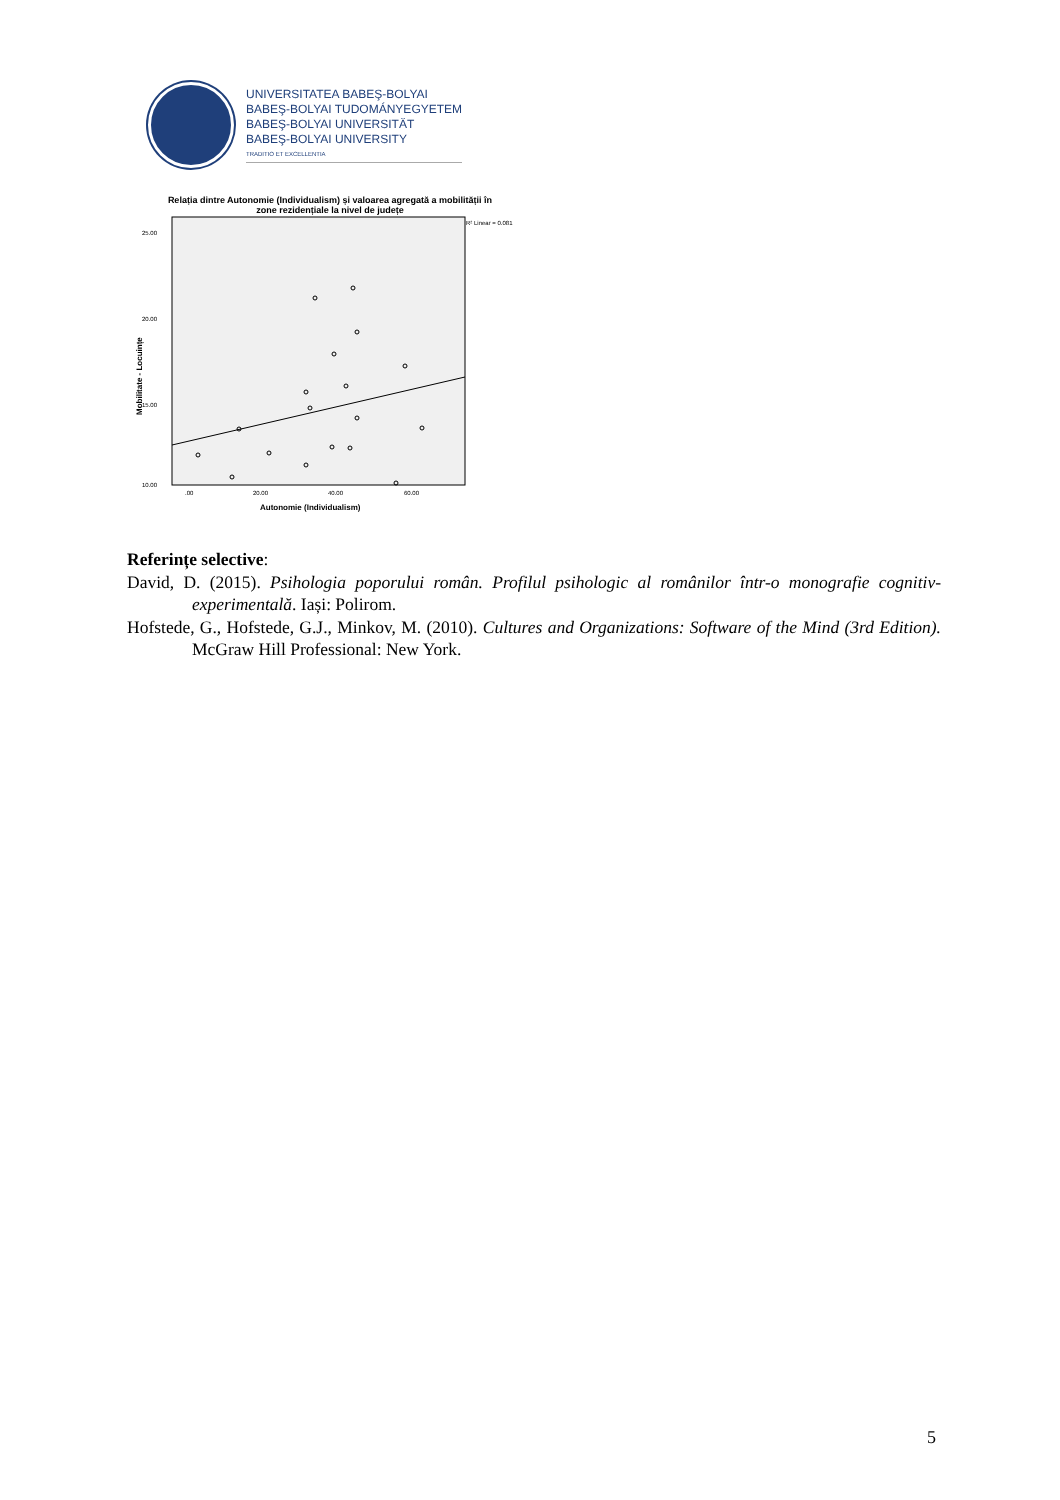UNIVERSITATEA BABEŞ-BOLYAI
BABEŞ-BOLYAI TUDOMÁNYEGYETEM
BABEŞ-BOLYAI UNIVERSITÄT
BABEŞ-BOLYAI UNIVERSITY
TRADITIO ET EXCELLENTIA
Relația dintre Autonomie (Individualism) și valoarea agregată a mobilității în
zone rezidențiale la nivel de județe
R² Linear = 0.081
25.00
20.00
15.00
10.00
.00
20.00
40.00
60.00
Autonomie (Individualism)
Mobilitate - Locuințe
Referințe selective:
David, D. (2015). Psihologia poporului român. Profilul psihologic al românilor într-o monografie cognitiv-experimentală. Iași: Polirom.
Hofstede, G., Hofstede, G.J., Minkov, M. (2010). Cultures and Organizations: Software of the Mind (3rd Edition). McGraw Hill Professional: New York.
5